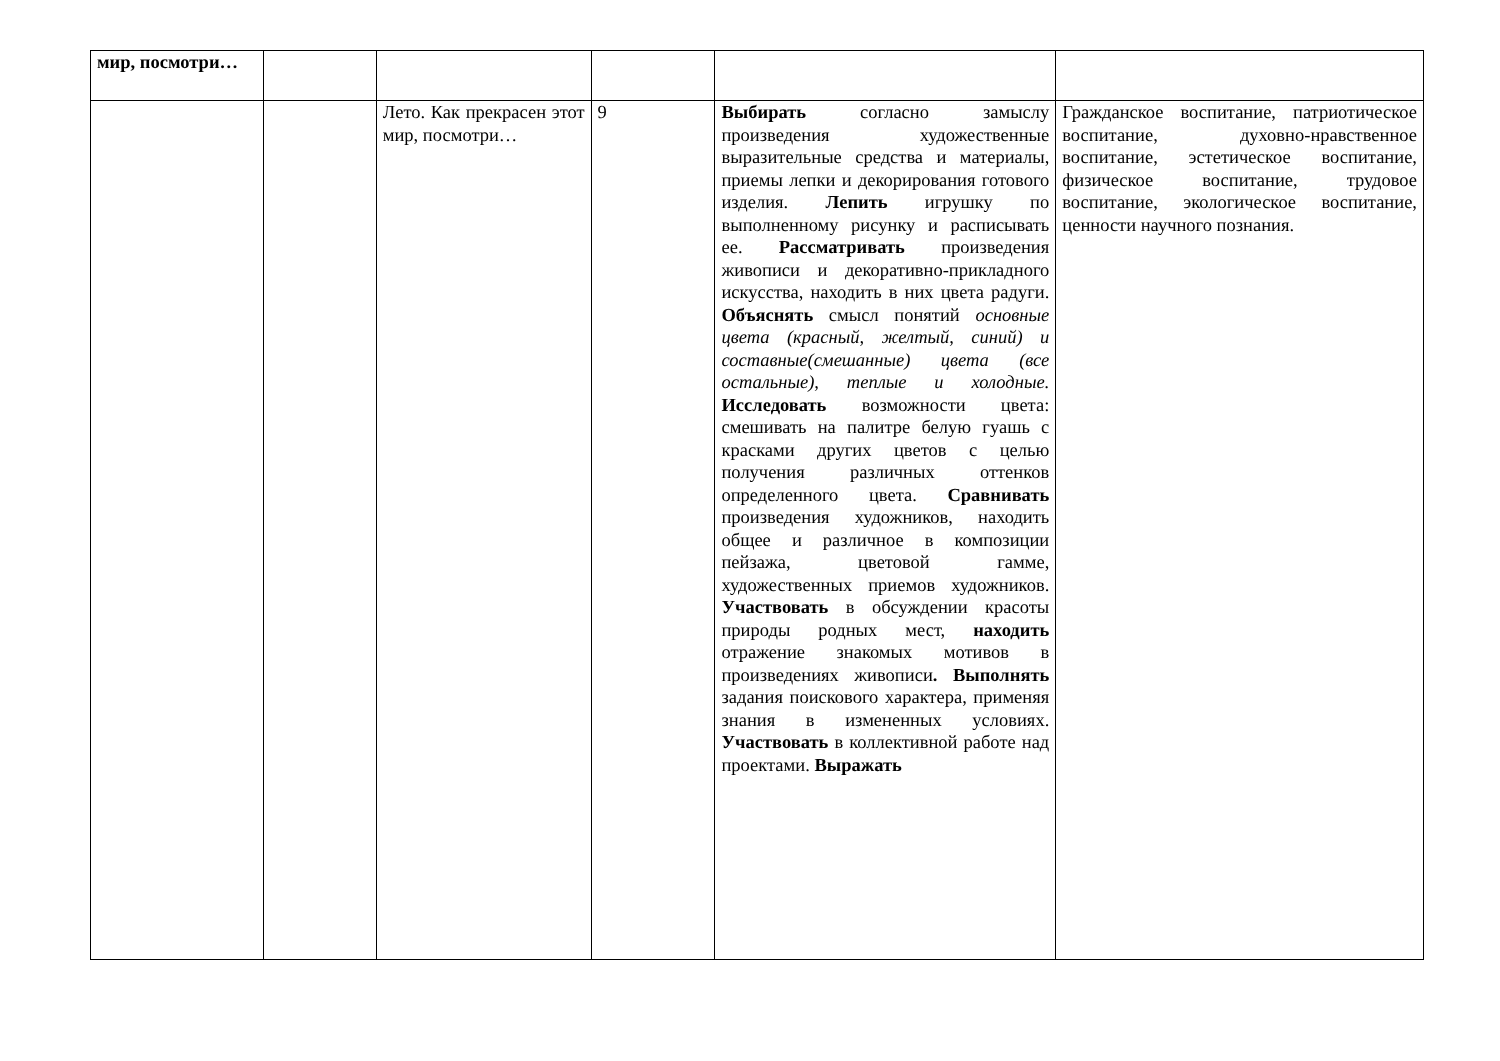| мир, посмотри… | | | | | |
| | | Лето. Как прекрасен этот мир, посмотри… | 9 | Выбирать согласно замыслу произведения художественные выразительные средства и материалы, приемы лепки и декорирования готового изделия. Лепить игрушку по выполненному рисунку и расписывать ее. Рассматривать произведения живописи и декоративно-прикладного искусства, находить в них цвета радуги. Объяснять смысл понятий основные цвета (красный, желтый, синий) и составные(смешанные) цвета (все остальные), теплые и холодные. Исследовать возможности цвета: смешивать на палитре белую гуашь с красками других цветов с целью получения различных оттенков определенного цвета. Сравнивать произведения художников, находить общее и различное в композиции пейзажа, цветовой гамме, художественных приемов художников. Участвовать в обсуждении красоты природы родных мест, находить отражение знакомых мотивов в произведениях живописи . Выполнять задания поискового характера, применяя знания в измененных условиях. Участвовать в коллективной работе над проектами. Выражать | Гражданское воспитание, патриотическое воспитание, духовно-нравственное воспитание, эстетическое воспитание, физическое воспитание, трудовое воспитание, экологическое воспитание, ценности научного познания. |